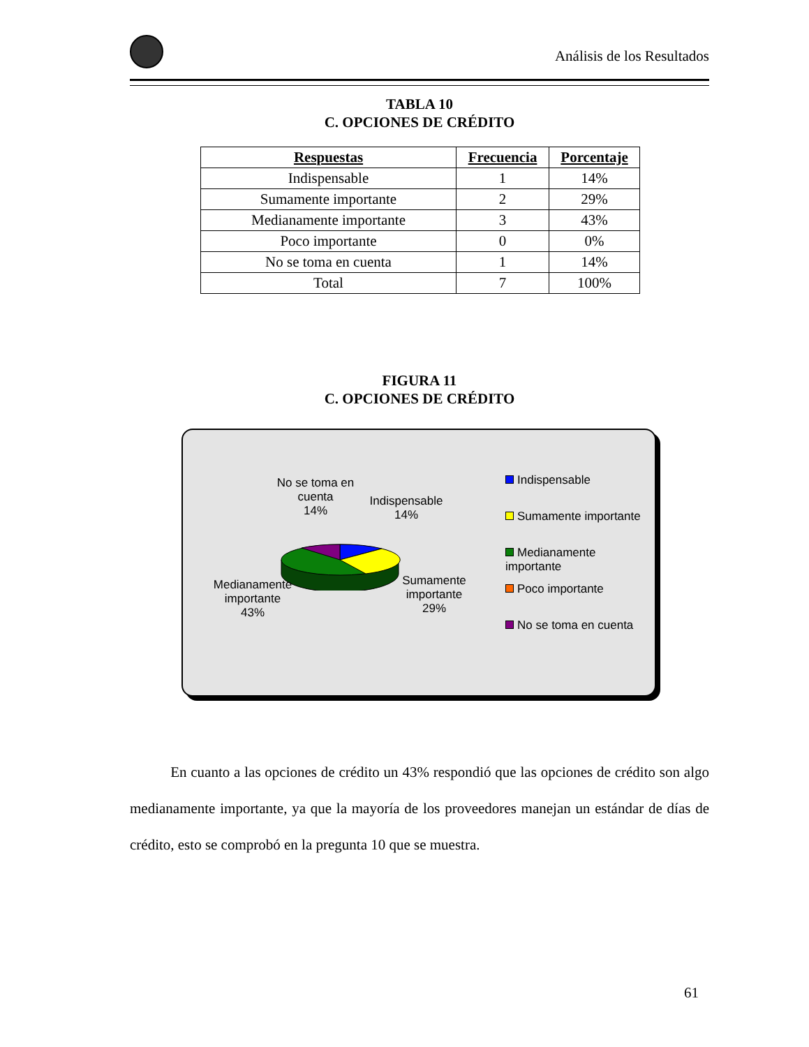Análisis de los Resultados
TABLA 10
C. OPCIONES DE CRÉDITO
| Respuestas | Frecuencia | Porcentaje |
| --- | --- | --- |
| Indispensable | 1 | 14% |
| Sumamente importante | 2 | 29% |
| Medianamente importante | 3 | 43% |
| Poco importante | 0 | 0% |
| No se toma en cuenta | 1 | 14% |
| Total | 7 | 100% |
FIGURA 11
C. OPCIONES DE CRÉDITO
No se toma en cuenta
14%
Indispensable
14%
Medianamente importante
43%
Sumamente importante
29%
Indispensable
Sumamente importante
Medianamente importante
Poco importante
No se toma en cuenta
En cuanto a las opciones de crédito un 43% respondió que las opciones de crédito son algo medianamente importante, ya que la mayoría de los proveedores manejan un estándar de días de crédito, esto se comprobó en la pregunta 10 que se muestra.
61